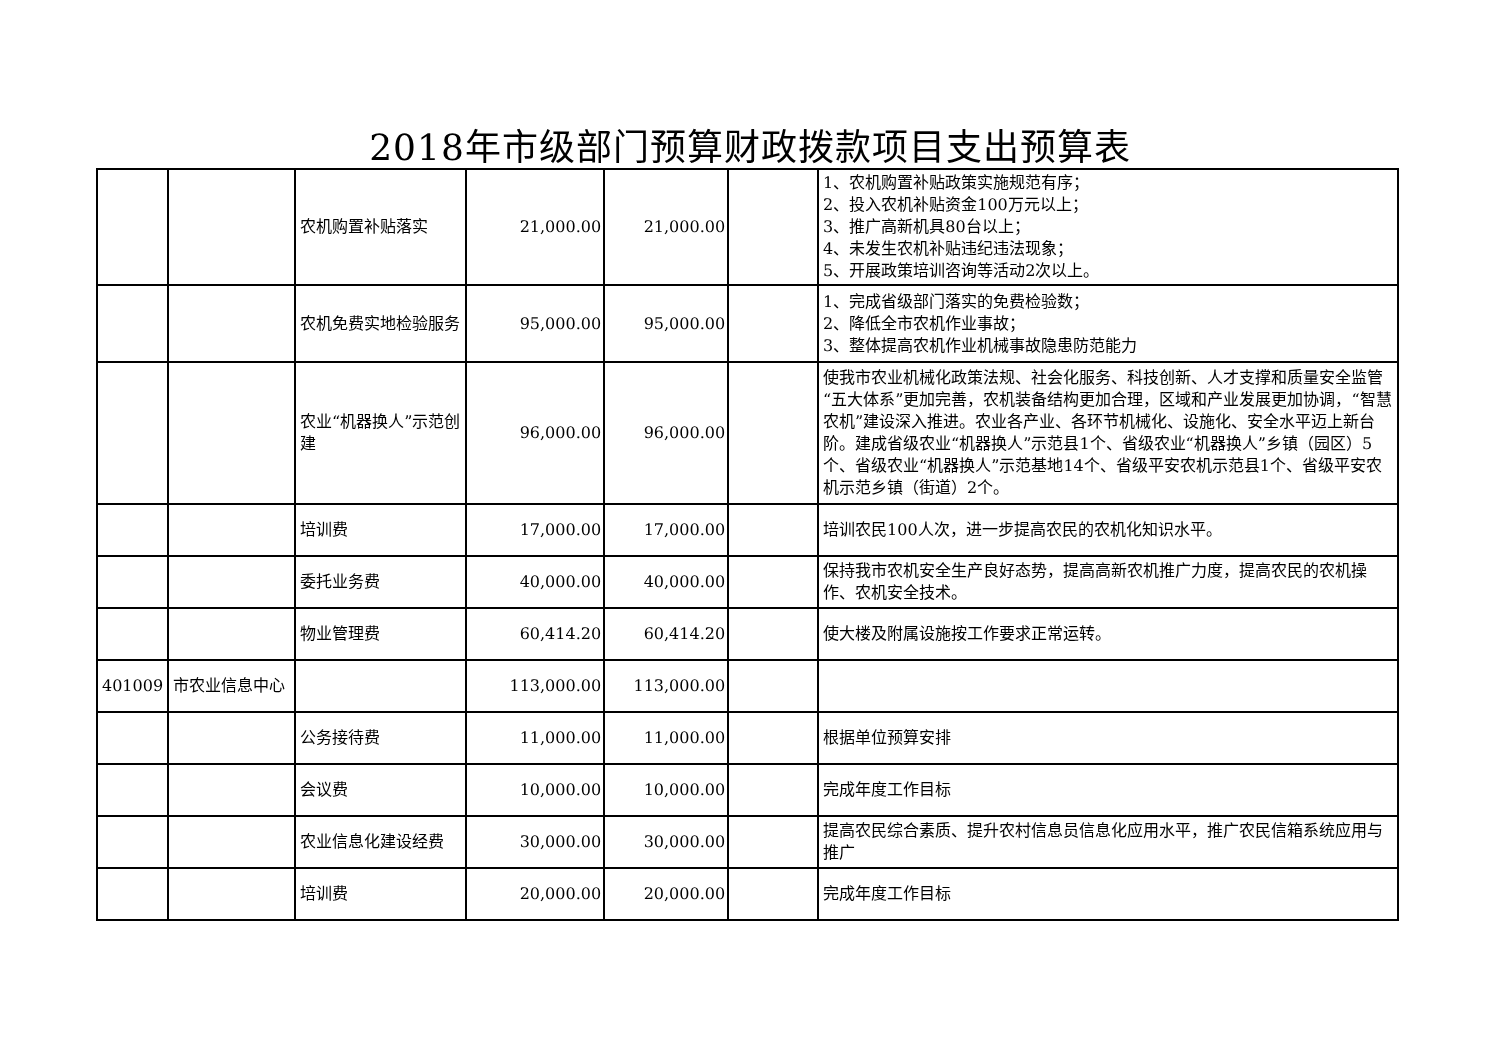2018年市级部门预算财政拨款项目支出预算表
| | | 农机购置补贴落实 | 21,000.00 | 21,000.00 | | 1、农机购置补贴政策实施规范有序； 2、投入农机补贴资金100万元以上； 3、推广高新机具80台以上； 4、未发生农机补贴违纪违法现象； 5、开展政策培训咨询等活动2次以上。 |
| | | 农机免费实地检验服务 | 95,000.00 | 95,000.00 | | 1、完成省级部门落实的免费检验数； 2、降低全市农机作业事故； 3、整体提高农机作业机械事故隐患防范能力 |
| | | 农业“机器换人”示范创建 | 96,000.00 | 96,000.00 | | 使我市农业机械化政策法规、社会化服务、科技创新、人才支撑和质量安全监管“五大体系”更加完善，农机装备结构更加合理，区域和产业发展更加协调，“智慧农机”建设深入推进。农业各产业、各环节机械化、设施化、安全水平迈上新台阶。建成省级农业“机器换人”示范县1个、省级农业“机器换人”乡镇（园区）5个、省级农业“机器换人”示范基地14个、省级平安农机示范县1个、省级平安农机示范乡镇（街道）2个。 |
| | | 培训费 | 17,000.00 | 17,000.00 | | 培训农民100人次，进一步提高农民的农机化知识水平。 |
| | | 委托业务费 | 40,000.00 | 40,000.00 | | 保持我市农机安全生产良好态势，提高高新农机推广力度，提高农民的农机操作、农机安全技术。 |
| | | 物业管理费 | 60,414.20 | 60,414.20 | | 使大楼及附属设施按工作要求正常运转。 |
| 401009 | 市农业信息中心 | | 113,000.00 | 113,000.00 | | |
| | | 公务接待费 | 11,000.00 | 11,000.00 | | 根据单位预算安排 |
| | | 会议费 | 10,000.00 | 10,000.00 | | 完成年度工作目标 |
| | | 农业信息化建设经费 | 30,000.00 | 30,000.00 | | 提高农民综合素质、提升农村信息员信息化应用水平，推广农民信箱系统应用与推广 |
| | | 培训费 | 20,000.00 | 20,000.00 | | 完成年度工作目标 |